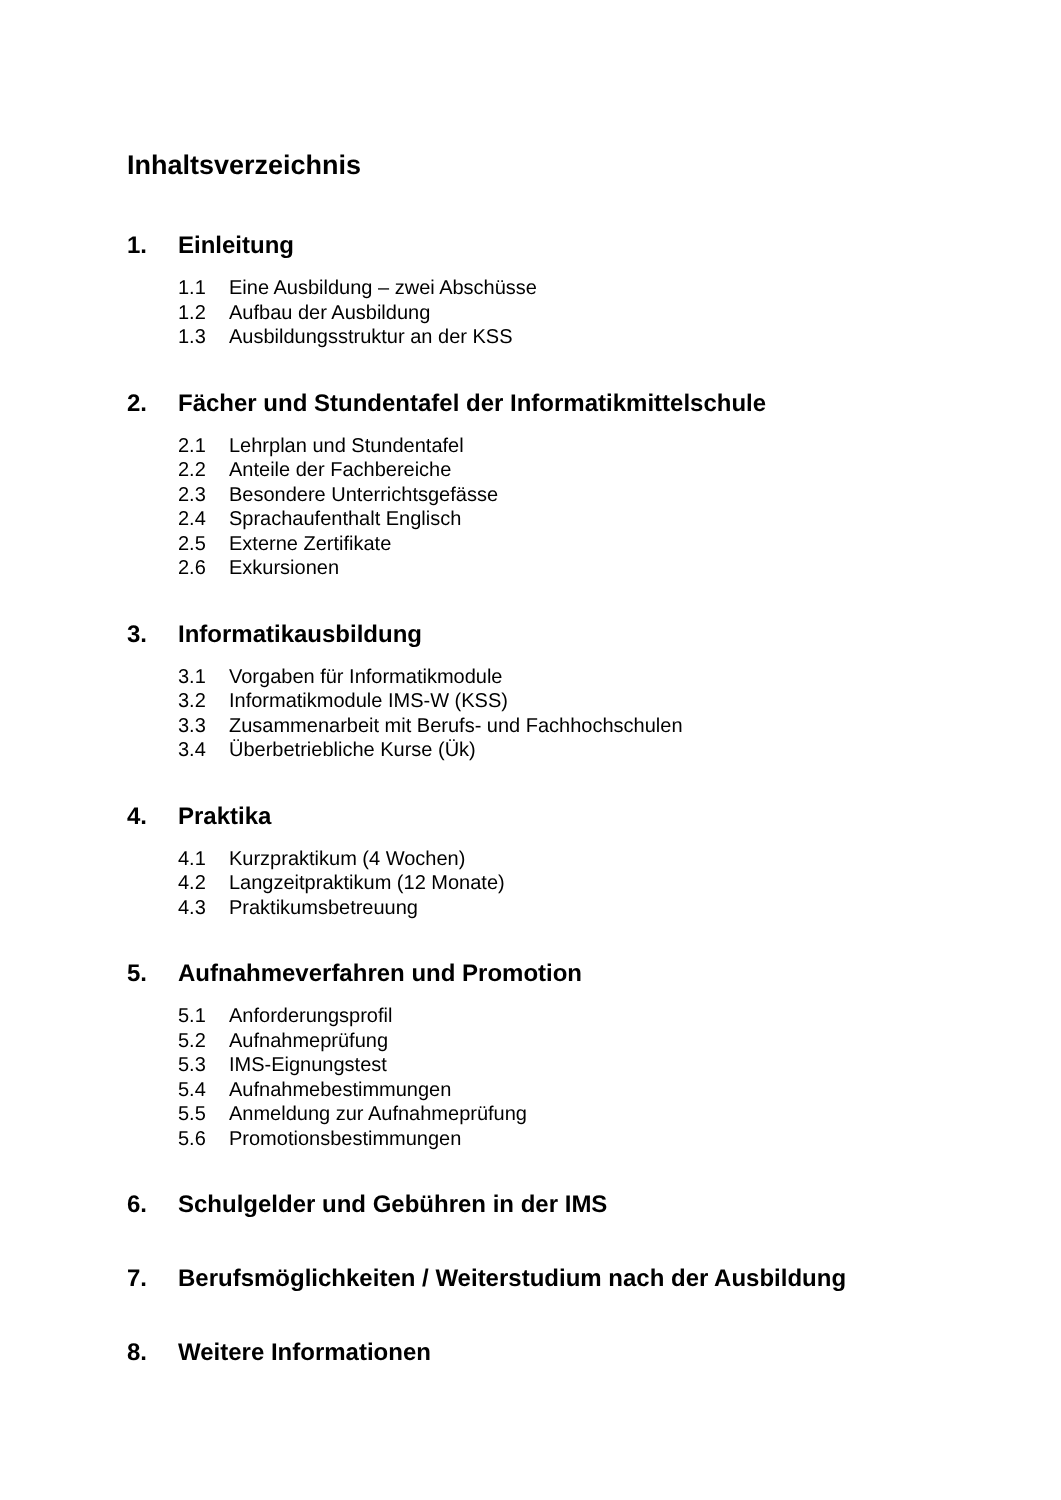Inhaltsverzeichnis
1. Einleitung
1.1 Eine Ausbildung – zwei Abschüsse
1.2 Aufbau der Ausbildung
1.3 Ausbildungsstruktur an der KSS
2. Fächer und Stundentafel der Informatikmittelschule
2.1 Lehrplan und Stundentafel
2.2 Anteile der Fachbereiche
2.3 Besondere Unterrichtsgefässe
2.4 Sprachaufenthalt Englisch
2.5 Externe Zertifikate
2.6 Exkursionen
3. Informatikausbildung
3.1 Vorgaben für Informatikmodule
3.2 Informatikmodule IMS-W (KSS)
3.3 Zusammenarbeit mit Berufs- und Fachhochschulen
3.4 Überbetriebliche Kurse (Ük)
4. Praktika
4.1 Kurzpraktikum (4 Wochen)
4.2 Langzeitpraktikum (12 Monate)
4.3 Praktikumsbetreuung
5. Aufnahmeverfahren und Promotion
5.1 Anforderungsprofil
5.2 Aufnahmeprüfung
5.3 IMS-Eignungstest
5.4 Aufnahmebestimmungen
5.5 Anmeldung zur Aufnahmeprüfung
5.6 Promotionsbestimmungen
6. Schulgelder und Gebühren in der IMS
7. Berufsmöglichkeiten / Weiterstudium nach der Ausbildung
8. Weitere Informationen